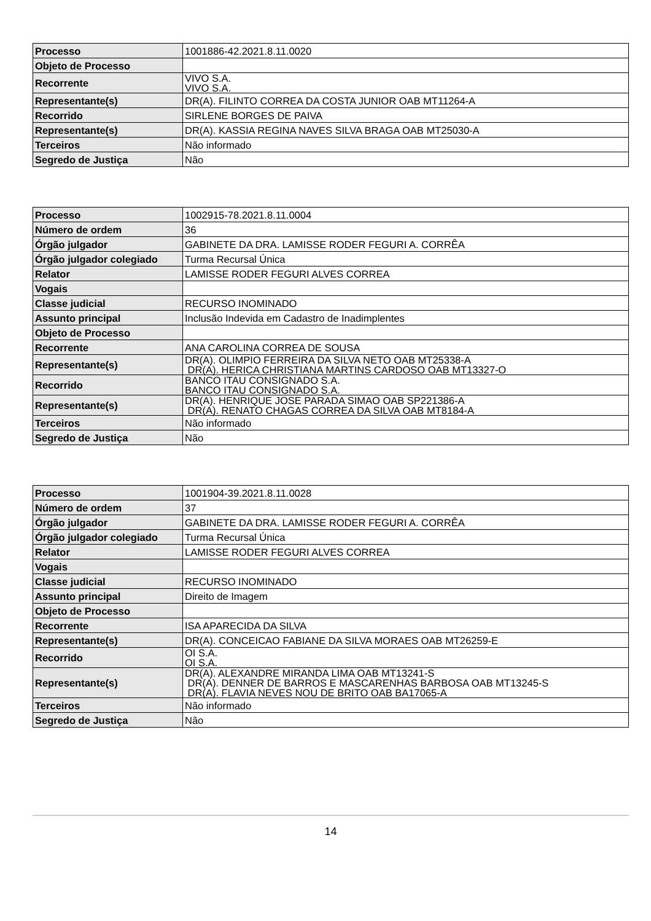| Processo | 1001886-42.2021.8.11.0020 |
| Objeto de Processo | |
| Recorrente | VIVO S.A. VIVO S.A. |
| Representante(s) | DR(A). FILINTO CORREA DA COSTA JUNIOR OAB MT11264-A |
| Recorrido | SIRLENE BORGES DE PAIVA |
| Representante(s) | DR(A). KASSIA REGINA NAVES SILVA BRAGA OAB MT25030-A |
| Terceiros | Não informado |
| Segredo de Justiça | Não |
| Processo | 1002915-78.2021.8.11.0004 |
| Número de ordem | 36 |
| Órgão julgador | GABINETE DA DRA. LAMISSE RODER FEGURI A. CORRÊA |
| Órgão julgador colegiado | Turma Recursal Única |
| Relator | LAMISSE RODER FEGURI ALVES CORREA |
| Vogais | |
| Classe judicial | RECURSO INOMINADO |
| Assunto principal | Inclusão Indevida em Cadastro de Inadimplentes |
| Objeto de Processo | |
| Recorrente | ANA CAROLINA CORREA DE SOUSA |
| Representante(s) | DR(A). OLIMPIO FERREIRA DA SILVA NETO OAB MT25338-A DR(A). HERICA CHRISTIANA MARTINS CARDOSO OAB MT13327-O |
| Recorrido | BANCO ITAU CONSIGNADO S.A. BANCO ITAU CONSIGNADO S.A. |
| Representante(s) | DR(A). HENRIQUE JOSE PARADA SIMAO OAB SP221386-A DR(A). RENATO CHAGAS CORREA DA SILVA OAB MT8184-A |
| Terceiros | Não informado |
| Segredo de Justiça | Não |
| Processo | 1001904-39.2021.8.11.0028 |
| Número de ordem | 37 |
| Órgão julgador | GABINETE DA DRA. LAMISSE RODER FEGURI A. CORRÊA |
| Órgão julgador colegiado | Turma Recursal Única |
| Relator | LAMISSE RODER FEGURI ALVES CORREA |
| Vogais | |
| Classe judicial | RECURSO INOMINADO |
| Assunto principal | Direito de Imagem |
| Objeto de Processo | |
| Recorrente | ISA APARECIDA DA SILVA |
| Representante(s) | DR(A). CONCEICAO FABIANE DA SILVA MORAES OAB MT26259-E |
| Recorrido | OI S.A. OI S.A. |
| Representante(s) | DR(A). ALEXANDRE MIRANDA LIMA OAB MT13241-S DR(A). DENNER DE BARROS E MASCARENHAS BARBOSA OAB MT13245-S DR(A). FLAVIA NEVES NOU DE BRITO OAB BA17065-A |
| Terceiros | Não informado |
| Segredo de Justiça | Não |
14